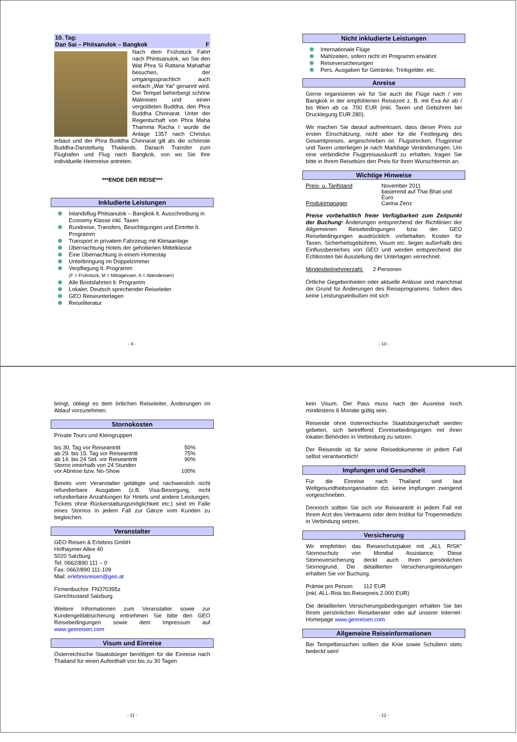10. Tag:
Dan Sai – Phitsanulok – Bangkok F
Nach dem Frühstück Fahrt nach Phintsanulok, wo Sie den Wat Phra Si Rattana Mahathat besuchen, der umgangssprachlich auch einfach „Wat Yai“ genannt wird. Der Tempel beherbergt schöne Malereien und einen vergoldeten Buddha, den Phra Buddha Chinnarat. Unter der Regentschaft von Phra Maha Thamma Racha I wurde die Anlage 1357 nach Christus erbaut und der Phra Buddha Chinnarat gilt als die schönste Buddha-Darstellung Thailands. Danach Transfer zum Flughafen und Flug nach Bangkok, von wo Sie Ihre individuelle Heimreise antreten.
***ENDE DER REISE***
Inkludierte Leistungen
Inlandsflug Phitsanulok – Bangkok lt. Ausschreibung in Economy Klasse inkl. Taxen
Rundreise, Transfers, Besichtigungen und Eintritte lt. Programm
Transport in privatem Fahrzeug mit Klimaanlage
Übernachtung Hotels der gehobenen Mittelklasse
Eine Übernachtung in einem Homestay
Unterbringung im Doppelzimmer
Verpflegung lt. Programm
(F = Frühstück, M = Mittagessen, A = Abendessen)
Alle Bootsfahrten lt. Programm
Lokaler, Deutsch sprechender Reiseleiter
GEO Reiseunterlagen
Reiseliteratur
- 9 -
Nicht inkludierte Leistungen
Internationale Flüge
Mahlzeiten, sofern nicht im Programm erwähnt
Reiseversicherungen
Pers. Ausgaben für Getränke, Trinkgelder, etc.
Anreise
Gerne organisieren wir für Sie auch die Flüge nach / von Bangkok in der empfohlenen Reisezeit z. B. mit Eva Air ab / bis Wien ab ca. 700 EUR (inkl. Taxen und Gebühren bei Drucklegung EUR 280).
Wir machen Sie darauf aufmerksam, dass dieser Preis zur ersten Einschätzung, nicht aber für die Festlegung des Gesamtpreises, angeschrieben ist. Flugstrecken, Flugpreise und Taxen unterliegen je nach Marktlage Veränderungen. Um eine verbindliche Flugpreisauskunft zu erhalten, fragen Sie bitte in Ihrem Reisebüro den Preis für Ihren Wunschtermin an.
Wichtige Hinweise
| Preis- u. Tarifstand | November 2011 basierend auf Thai Bhat und Euro |
| Produktmanager | Carina Zenz |
Preise vorbehaltlich freier Verfügbarkeit zum Zeitpunkt der Buchung! Änderungen entsprechend der Richtlinien der Allgemeinen Reisebedingungen bzw. der GEO Reisebedingungen ausdrücklich vorbehalten. Kosten für Taxen, Sicherheitsgebühren, Visum etc. liegen außerhalb des Einflussbereiches von GEO und werden entsprechend der Echtkosten bei Ausstellung der Unterlagen verrechnet.
Mindestteilnehmerzahl: 2 Personen
Örtliche Gegebenheiten oder aktuelle Anlässe sind manchmal der Grund für Änderungen des Reiseprogramms. Sofern dies keine Leistungseinbußen mit sich
- 10 -
bringt, obliegt es dem örtlichen Reiseleiter, Änderungen im Ablauf vorzunehmen.
Stornokosten
Private Tours und Kleingruppen
| bis 30. Tag vor Reiseantritt | 50% |
| ab 29. bis 15. Tag vor Reiseantritt | 75% |
| ab 14. bis 24 Std. vor Reiseantritt | 90% |
| Storno innerhalb von 24 Stunden vor Abreise bzw. No-Show | 100% |
Bereits vom Veranstalter getätigte und nachweislich nicht refundierbare Ausgaben (z.B. Visa-Besorgung, nicht refundierbare Anzahlungen für Hotels und andere Leistungen, Tickets ohne Rückerstattungsmöglichkeit etc.) sind im Falle eines Stornos in jedem Fall zur Gänze vom Kunden zu begleichen.
Veranstalter
GEO Reisen & Erlebnis GmbH
Hofhaymer Allee 40
5020 Salzburg
Tel. 0662/890 111 – 0
Fax: 0662/890 111-109
Mail: erlebnisreisen@geo.at
Firmenbuchnr. FN370395z
Gerichtsstand Salzburg
Weitere Informationen zum Veranstalter sowie zur Kundengeldabsicherung entnehmen Sie bitte den GEO Reisebedingungen sowie dem Impressum auf www.georeisen.com
Visum und Einreise
Österreichische Staatsbürger benötigen für die Einreise nach Thailand für einen Aufenthalt von bis zu 30 Tagen
- 11 -
kein Visum. Der Pass muss nach der Ausreise noch mindestens 6 Monate gültig sein.
Reisende ohne österreichische Staatsbürgerschaft werden gebeten, sich betreffend Einreisebedingungen mit ihren lokalen Behörden in Verbindung zu setzen.
Der Reisende ist für seine Reisedokumente in jedem Fall selbst verantwortlich!
Impfungen und Gesundheit
Für die Einreise nach Thailand sind laut Weltgesundheitsorganisation dzt. keine Impfungen zwingend vorgeschrieben.
Dennoch sollten Sie sich vor Reiseantritt in jedem Fall mit Ihrem Arzt des Vertrauens oder dem Institut für Tropenmedizin in Verbindung setzen.
Versicherung
Wir empfehlen das Reiseschutzpaket mit „ALL RISK“ Stornoschutz von Mondial Assistance. Diese Stornoversicherung deckt auch Ihren persönlichen Stornogrund. Die detaillierten Versicherungsleistungen erhalten Sie vor Buchung.
Prämie pro Person 112 EUR
(inkl. ALL-Risk bis Reisepreis 2.000 EUR)
Die detaillierten Versicherungsbedingungen erhalten Sie bei Ihrem persönlichen Reiseberater oder auf unserer Internet-Homepage www.georeisen.com
Allgemeine Reiseinformationen
Bei Tempelbesuchen sollten die Knie sowie Schultern stets bedeckt sein!
- 12 -